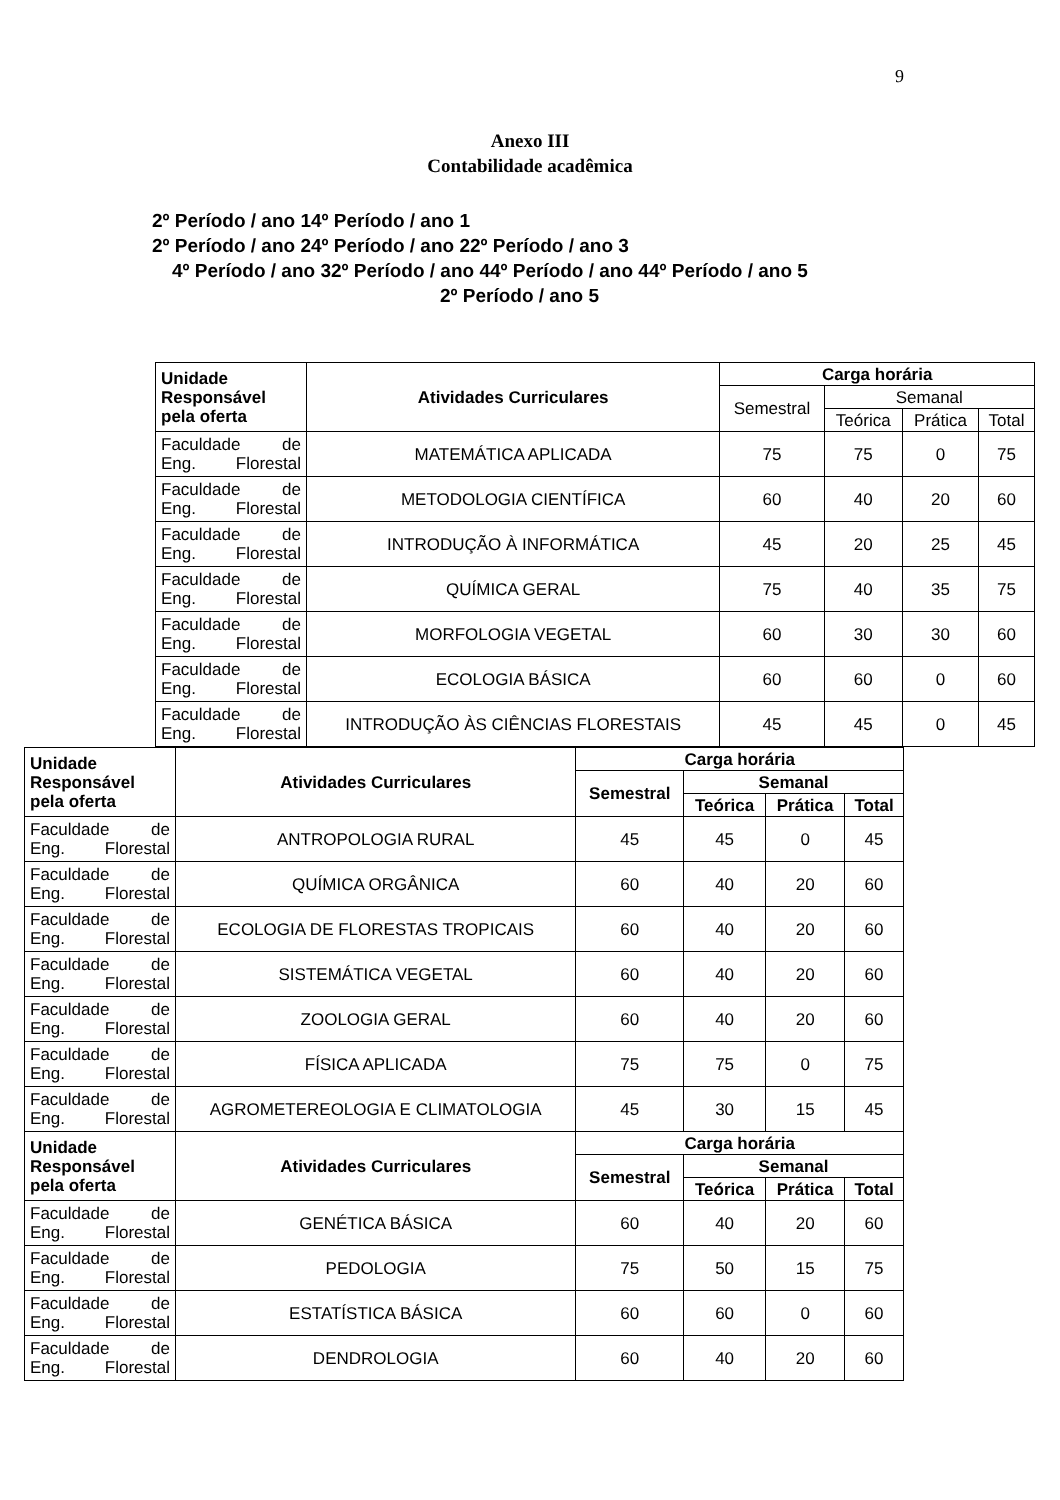9
Anexo III
Contabilidade acadêmica
2º Período / ano 14º Período / ano 1
2º Período / ano 24º Período / ano 22º Período / ano 3
4º Período / ano 32º Período / ano 44º Período / ano 44º Período / ano 5
2º Período / ano 5
| Unidade Responsável pela oferta | Atividades Curriculares | Carga horária | | | |
| --- | --- | --- | --- | --- | --- |
| | | Semestral | Semanal | | |
| | | | Teórica | Prática | Total |
| Faculdade de Eng. Florestal | MATEMÁTICA APLICADA | 75 | 75 | 0 | 75 |
| Faculdade de Eng. Florestal | METODOLOGIA CIENTÍFICA | 60 | 40 | 20 | 60 |
| Faculdade de Eng. Florestal | INTRODUÇÃO À INFORMÁTICA | 45 | 20 | 25 | 45 |
| Faculdade de Eng. Florestal | QUÍMICA GERAL | 75 | 40 | 35 | 75 |
| Faculdade de Eng. Florestal | MORFOLOGIA VEGETAL | 60 | 30 | 30 | 60 |
| Faculdade de Eng. Florestal | ECOLOGIA BÁSICA | 60 | 60 | 0 | 60 |
| Faculdade de Eng. Florestal | INTRODUÇÃO ÀS CIÊNCIAS FLORESTAIS | 45 | 45 | 0 | 45 |
| Unidade Responsável pela oferta | Atividades Curriculares | Carga horária | | | |
| --- | --- | --- | --- | --- | --- |
| | | Semestral | Semanal | | |
| | | | Teórica | Prática | Total |
| Faculdade de Eng. Florestal | ANTROPOLOGIA RURAL | 45 | 45 | 0 | 45 |
| Faculdade de Eng. Florestal | QUÍMICA ORGÂNICA | 60 | 40 | 20 | 60 |
| Faculdade de Eng. Florestal | ECOLOGIA DE FLORESTAS TROPICAIS | 60 | 40 | 20 | 60 |
| Faculdade de Eng. Florestal | SISTEMÁTICA VEGETAL | 60 | 40 | 20 | 60 |
| Faculdade de Eng. Florestal | ZOOLOGIA GERAL | 60 | 40 | 20 | 60 |
| Faculdade de Eng. Florestal | FÍSICA APLICADA | 75 | 75 | 0 | 75 |
| Faculdade de Eng. Florestal | AGROMETEREOLOGIA E CLIMATOLOGIA | 45 | 30 | 15 | 45 |
| Unidade Responsável pela oferta | Atividades Curriculares | Carga horária | | | |
| | | Semestral | Semanal | | |
| | | | Teórica | Prática | Total |
| Faculdade de Eng. Florestal | GENÉTICA BÁSICA | 60 | 40 | 20 | 60 |
| Faculdade de Eng. Florestal | PEDOLOGIA | 75 | 50 | 15 | 75 |
| Faculdade de Eng. Florestal | ESTATÍSTICA BÁSICA | 60 | 60 | 0 | 60 |
| Faculdade de Eng. Florestal | DENDROLOGIA | 60 | 40 | 20 | 60 |